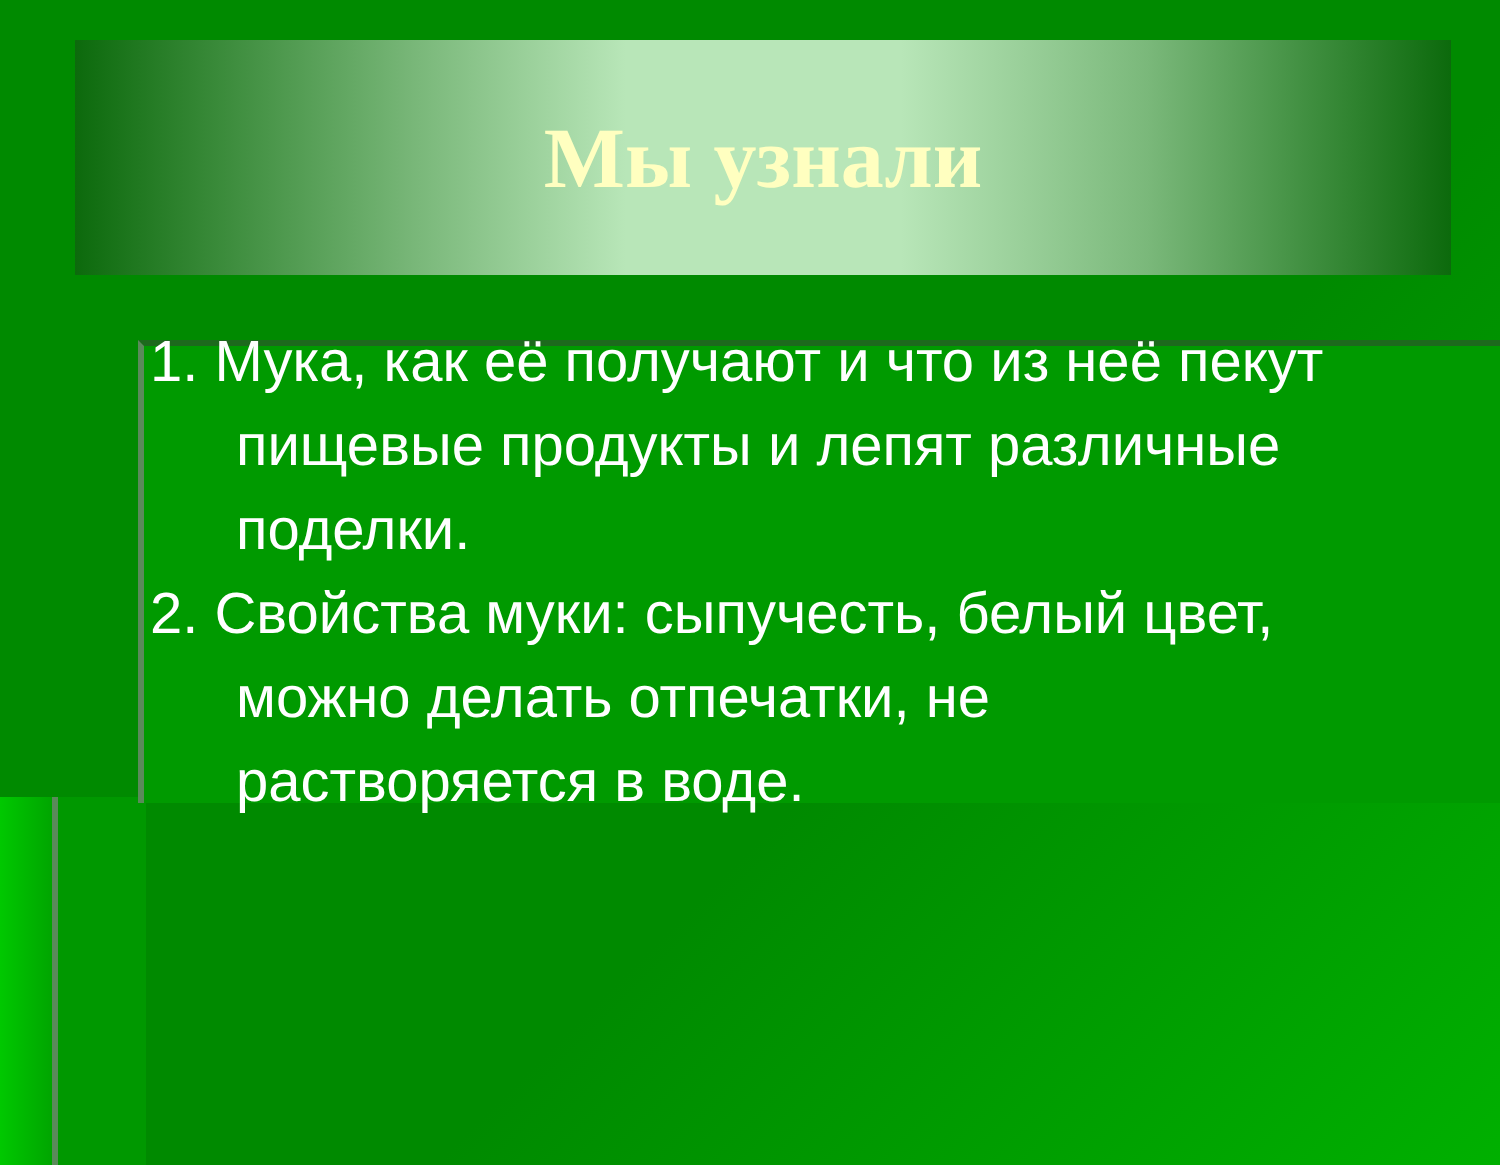Мы узнали
1. Мука, как её получают и что из неё пекут пищевые продукты и лепят различные поделки.
2. Свойства муки: сыпучесть, белый цвет, можно делать отпечатки, не растворяется в воде.